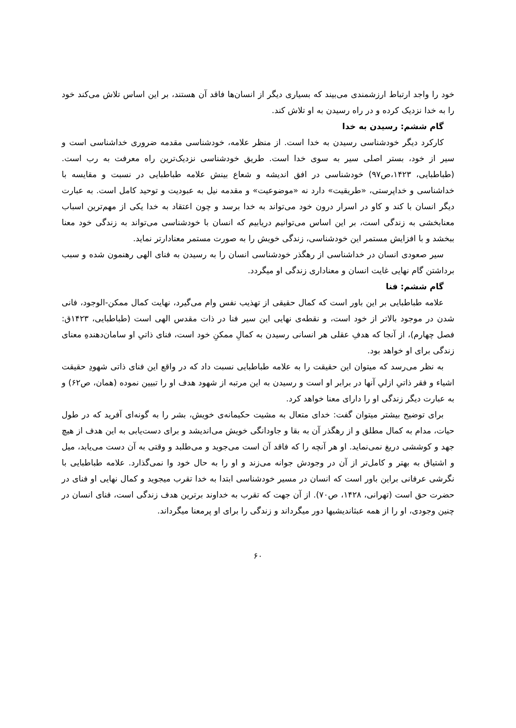خود را واجد ارتباط ارزشمندی می‌بیند که بسیاری دیگر از انسان‌ها فاقد آن هستند، بر این اساس تلاش می‌کند خود را به خدا نزدیک کرده و در راه رسیدن به او تلاش کند.
گام ششم: رسیدن به خدا
کارکرد دیگر خودشناسی رسیدن به خدا است. از منظر علامه، خودشناسی مقدمه ضروری خداشناسی است و سیر از خود، بستر اصلی سیر به سوی خدا است. طریق خودشناسی نزدیک‌ترین راه معرفت به رب است. (طباطبایی، ۱۴۲۳،ص۹۷) خودشناسی در افق اندیشه و شعاع بینش علامه طباطبایی در نسبت و مقایسه با خداشناسی و خداپرستی، «طریقیت» دارد نه «موضوعیت» و مقدمه نیل به عبودیت و توحید کامل است. به عبارت دیگر انسان با کند و کاو در اسرار درون خود می‌تواند به خدا برسد و چون اعتقاد به خدا یکی از مهم‌ترین اسباب معنابخشی به زندگی است، بر این اساس می‌توانیم دریابیم که انسان با خودشناسی می‌تواند به زندگی خود معنا ببخشد و با افزایش مستمر این خودشناسی، زندگی خویش را به صورت مستمر معنادارتر نماید.
سیر صعودی انسان در خداشناسی از رهگذر خودشناسی انسان را به رسیدن به فنای الهی رهنمون شده و سبب برداشتن گام نهایی غایت انسان و معناداری زندگی او میگردد.
گام ششم: فنا
علامه طباطبایی بر این باور است که کمال حقیقی از تهذیب نفس وام می‌گیرد، نهایت کمال ممکن-الوجود، فانی شدن در موجود بالاتر از خود است، و نقطه‌ی نهایی این سیر فنا در ذات مقدس الهی است (طباطبایی، ۱۴۲۳ق: فصل چهارم)، از آنجا که هدفِ عقلی هر انسانی رسیدن به کمالِ ممکنِ خود است، فنای ذاتیِ او سامان‌دهندهِ معنای زندگی برای او خواهد بود.
به نظر می‌رسد که میتوان این حقیقت را به علامه طباطبایی نسبت داد که در واقع این فنای ذاتی شهودِ حقیقت اشیاء و فقر ذاتیِ ازلیِ آنها در برابر او است و رسیدن به این مرتبه از شهود هدف او را تبیین نموده (همان، ص۶۲) و به عبارت دیگر زندگی او را دارای معنا خواهد کرد.
برای توضیح بیشتر میتوان گفت: خدای متعال به مشیت حکیمانه‌ی خویش، بشر را به گونه‌ای آفرید که در طول حیات، مدام به کمال مطلق و از رهگذر آن به بقا و جاودانگی خویش می‌اندیشد و برای دست‌یابی به این هدف از هیچ جهد و کوششی دریغ نمی‌نماید. او هر آنچه را که فاقد آن است می‌جوید و می‌طلبد و وقتی به آن دست می‌یابد، میل و اشتیاق به بهتر و کامل‌تر از آن در وجودش جوانه می‌زند و او را به حال خود وا نمی‌گذارد. علامه طباطبایی با نگرشی عرفانی براین باور است که انسان در مسیر خودشناسی ابتدا به خدا تقرب میجوید و کمال نهایی او فنای در حضرت حق است (تهرانی، ۱۴۲۸، ص۷۰). از آن جهت که تقرب به خداوند برترین هدف زندگی است، فنای انسان در چنین وجودی، او را از همه عبثاندیشیها دور میگرداند و زندگی را برای او پرمعنا میگرداند.
۶۰